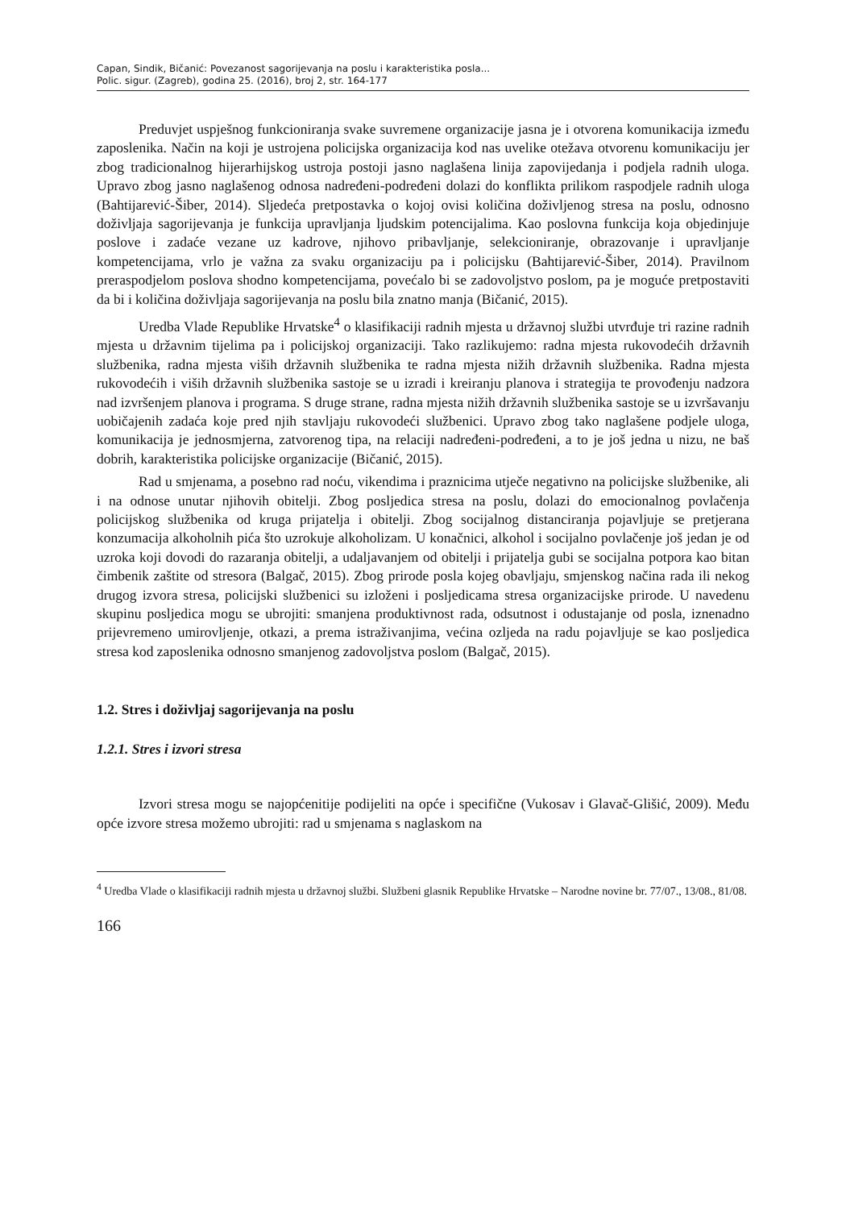Capan, Sindik, Bičanić: Povezanost sagorijevanja na poslu i karakteristika posla...
Polic. sigur. (Zagreb), godina 25. (2016), broj 2, str. 164-177
Preduvjet uspješnog funkcioniranja svake suvremene organizacije jasna je i otvorena komunikacija između zaposlenika. Način na koji je ustrojena policijska organizacija kod nas uvelike otežava otvorenu komunikaciju jer zbog tradicionalnog hijerarhijskog ustroja postoji jasno naglašena linija zapovijedanja i podjela radnih uloga. Upravo zbog jasno naglašenog odnosa nadređeni-podređeni dolazi do konflikta prilikom raspodjele radnih uloga (Bahtijarević-Šiber, 2014). Sljedeća pretpostavka o kojoj ovisi količina doživljenog stresa na poslu, odnosno doživljaja sagorijevanja je funkcija upravljanja ljudskim potencijalima. Kao poslovna funkcija koja objedinjuje poslove i zadaće vezane uz kadrove, njihovo pribavljanje, selekcioniranje, obrazovanje i upravljanje kompetencijama, vrlo je važna za svaku organizaciju pa i policijsku (Bahtijarević-Šiber, 2014). Pravilnom preraspodjelom poslova shodno kompetencijama, povećalo bi se zadovoljstvo poslom, pa je moguće pretpostaviti da bi i količina doživljaja sagorijevanja na poslu bila znatno manja (Bičanić, 2015).
Uredba Vlade Republike Hrvatske<sup>4</sup> o klasifikaciji radnih mjesta u državnoj službi utvrđuje tri razine radnih mjesta u državnim tijelima pa i policijskoj organizaciji. Tako razlikujemo: radna mjesta rukovodećih državnih službenika, radna mjesta viših državnih službenika te radna mjesta nižih državnih službenika. Radna mjesta rukovodećih i viših državnih službenika sastoje se u izradi i kreiranju planova i strategija te provođenju nadzora nad izvršenjem planova i programa. S druge strane, radna mjesta nižih državnih službenika sastoje se u izvršavanju uobičajenih zadaća koje pred njih stavljaju rukovodeći službenici. Upravo zbog tako naglašene podjele uloga, komunikacija je jednosmjerna, zatvorenog tipa, na relaciji nadređeni-podređeni, a to je još jedna u nizu, ne baš dobrih, karakteristika policijske organizacije (Bičanić, 2015).
Rad u smjenama, a posebno rad noću, vikendima i praznicima utječe negativno na policijske službenike, ali i na odnose unutar njihovih obitelji. Zbog posljedica stresa na poslu, dolazi do emocionalnog povlačenja policijskog službenika od kruga prijatelja i obitelji. Zbog socijalnog distanciranja pojavljuje se pretjerana konzumacija alkoholnih pića što uzrokuje alkoholizam. U konačnici, alkohol i socijalno povlačenje još jedan je od uzroka koji dovodi do razaranja obitelji, a udaljavanjem od obitelji i prijatelja gubi se socijalna potpora kao bitan čimbenik zaštite od stresora (Balgač, 2015). Zbog prirode posla kojeg obavljaju, smjenskog načina rada ili nekog drugog izvora stresa, policijski službenici su izloženi i posljedicama stresa organizacijske prirode. U navedenu skupinu posljedica mogu se ubrojiti: smanjena produktivnost rada, odsutnost i odustajanje od posla, iznenadno prijevremeno umirovljenje, otkazi, a prema istraživanjima, većina ozljeda na radu pojavljuje se kao posljedica stresa kod zaposlenika odnosno smanjenog zadovoljstva poslom (Balgač, 2015).
1.2. Stres i doživljaj sagorijevanja na poslu
1.2.1. Stres i izvori stresa
Izvori stresa mogu se najopćenitije podijeliti na opće i specifične (Vukosav i Glavač-Glišić, 2009). Među opće izvore stresa možemo ubrojiti: rad u smjenama s naglaskom na
<sup>4</sup> Uredba Vlade o klasifikaciji radnih mjesta u državnoj službi. Službeni glasnik Republike Hrvatske – Narodne novine br. 77/07., 13/08., 81/08.
166